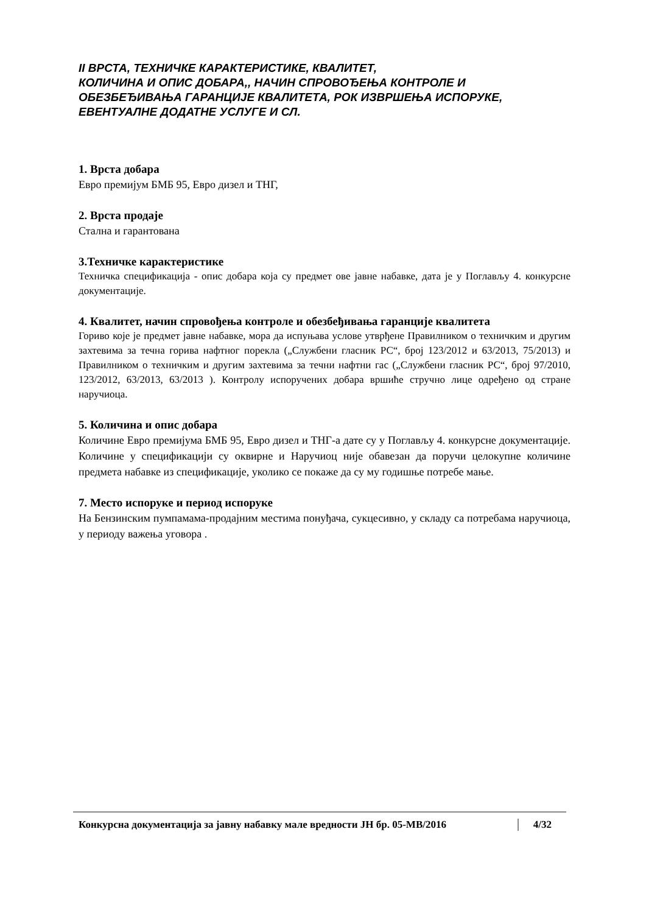II ВРСТА, ТЕХНИЧКЕ КАРАКТЕРИСТИКЕ, КВАЛИТЕТ,
КОЛИЧИНА И ОПИС ДОБАРА,, НАЧИН СПРОВОЂЕЊА КОНТРОЛЕ И ОБЕЗБЕЂИВАЊА ГАРАНЦИЈЕ КВАЛИТЕТА, РОК ИЗВРШЕЊА ИСПОРУКЕ, ЕВЕНТУАЛНЕ ДОДАТНЕ УСЛУГЕ И СЛ.
1. Врста добара
Евро премијум БМБ 95, Евро дизел и ТНГ,
2. Врста продаје
Стална и гарантована
3.Техничке карактеристике
Техничка спецификација - опис добара која су предмет ове јавне набавке, дата је у Поглављу 4. конкурсне документације.
4. Квалитет, начин спровођења контроле и обезбеђивања гаранције квалитета
Гориво које је предмет јавне набавке, мора да испуњава услове утврђене Правилником о техничким и другим захтевима за течна горива нафтног порекла („Службени гласник РС“, број 123/2012 и 63/2013, 75/2013) и Правилником о техничким и другим захтевима за течни нафтни гас („Службени гласник РС“, број 97/2010, 123/2012, 63/2013, 63/2013 ). Контролу испоручених добара вршиће стручно лице одређено од стране наручиоца.
5. Количина и опис добара
Количине Евро премијума БМБ 95, Евро дизел и ТНГ-а дате су у Поглављу 4. конкурсне документације. Количине у спецификацији су оквирне и Наручиоц није обавезан да поручи целокупне количине предмета набавке из спецификације, уколико се покаже да су му годишње потребе мање.
7. Место испоруке и период испоруке
На Бензинским пумпамама-продајним местима понуђача, сукцесивно, у складу са потребама наручиоца, у периоду важења уговора .
Конкурсна документација за јавну набавку мале вредности ЈН бр. 05-МВ/2016 4/32